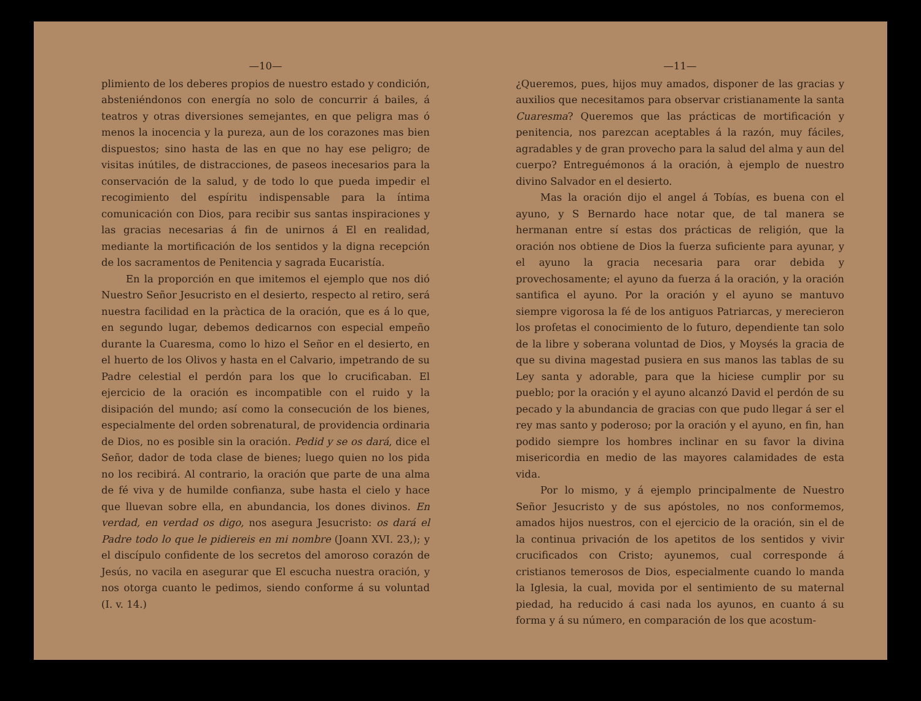—10—
plimiento de los deberes propios de nuestro estado y condición, absteniéndonos con energía no solo de concurrir á bailes, á teatros y otras diversiones semejantes, en que peligra mas ó menos la inocencia y la pureza, aun de los corazones mas bien dispuestos; sino hasta de las en que no hay ese peligro; de visitas inútiles, de distracciones, de paseos inecesarios para la conservación de la salud, y de todo lo que pueda impedir el recogimiento del espíritu indispensable para la íntima comunicación con Dios, para recibir sus santas inspiraciones y las gracias necesarias á fin de unirnos á El en realidad, mediante la mortificación de los sentidos y la digna recepción de los sacramentos de Penitencia y sagrada Eucaristía.
En la proporción en que imitemos el ejemplo que nos dió Nuestro Señor Jesucristo en el desierto, respecto al retiro, será nuestra facilidad en la pràctica de la oración, que es á lo que, en segundo lugar, debemos dedicarnos con especial empeño durante la Cuaresma, como lo hizo el Señor en el desierto, en el huerto de los Olivos y hasta en el Calvario, impetrando de su Padre celestial el perdón para los que lo crucificaban. El ejercicio de la oración es incompatible con el ruido y la disipación del mundo; así como la consecución de los bienes, especialmente del orden sobrenatural, de providencia ordinaria de Dios, no es posible sin la oración. Pedid y se os dará, dice el Señor, dador de toda clase de bienes; luego quien no los pida no los recibirá. Al contrario, la oración que parte de una alma de fé viva y de humilde confianza, sube hasta el cielo y hace que lluevan sobre ella, en abundancia, los dones divinos. En verdad, en verdad os digo, nos asegura Jesucristo: os dará el Padre todo lo que le pidiereis en mi nombre (Joann XVI. 23,); y el discípulo confidente de los secretos del amoroso corazón de Jesús, no vacila en asegurar que El escucha nuestra oración, y nos otorga cuanto le pedimos, siendo conforme á su voluntad (I. v. 14.)
—11—
¿Queremos, pues, hijos muy amados, disponer de las gracias y auxilios que necesitamos para observar cristianamente la santa Cuaresma? Queremos que las prácticas de mortificación y penitencia, nos parezcan aceptables á la razón, muy fáciles, agradables y de gran provecho para la salud del alma y aun del cuerpo? Entreguémonos á la oración, à ejemplo de nuestro divino Salvador en el desierto.
Mas la oración dijo el angel á Tobías, es buena con el ayuno, y S Bernardo hace notar que, de tal manera se hermanan entre sí estas dos prácticas de religión, que la oración nos obtiene de Dios la fuerza suficiente para ayunar, y el ayuno la gracia necesaria para orar debida y provechosamente; el ayuno da fuerza á la oración, y la oración santifica el ayuno. Por la oración y el ayuno se mantuvo siempre vigorosa la fé de los antiguos Patriarcas, y merecieron los profetas el conocimiento de lo futuro, dependiente tan solo de la libre y soberana voluntad de Dios, y Moysés la gracia de que su divina magestad pusiera en sus manos las tablas de su Ley santa y adorable, para que la hiciese cumplir por su pueblo; por la oración y el ayuno alcanzó David el perdón de su pecado y la abundancia de gracias con que pudo llegar á ser el rey mas santo y poderoso; por la oración y el ayuno, en fin, han podido siempre los hombres inclinar en su favor la divina misericordia en medio de las mayores calamidades de esta vida.
Por lo mismo, y á ejemplo principalmente de Nuestro Señor Jesucristo y de sus apóstoles, no nos conformemos, amados hijos nuestros, con el ejercicio de la oración, sin el de la continua privación de los apetitos de los sentidos y vivir crucificados con Cristo; ayunemos, cual corresponde á cristianos temerosos de Dios, especialmente cuando lo manda la Iglesia, la cual, movida por el sentimiento de su maternal piedad, ha reducido á casi nada los ayunos, en cuanto á su forma y á su número, en comparación de los que acostum-